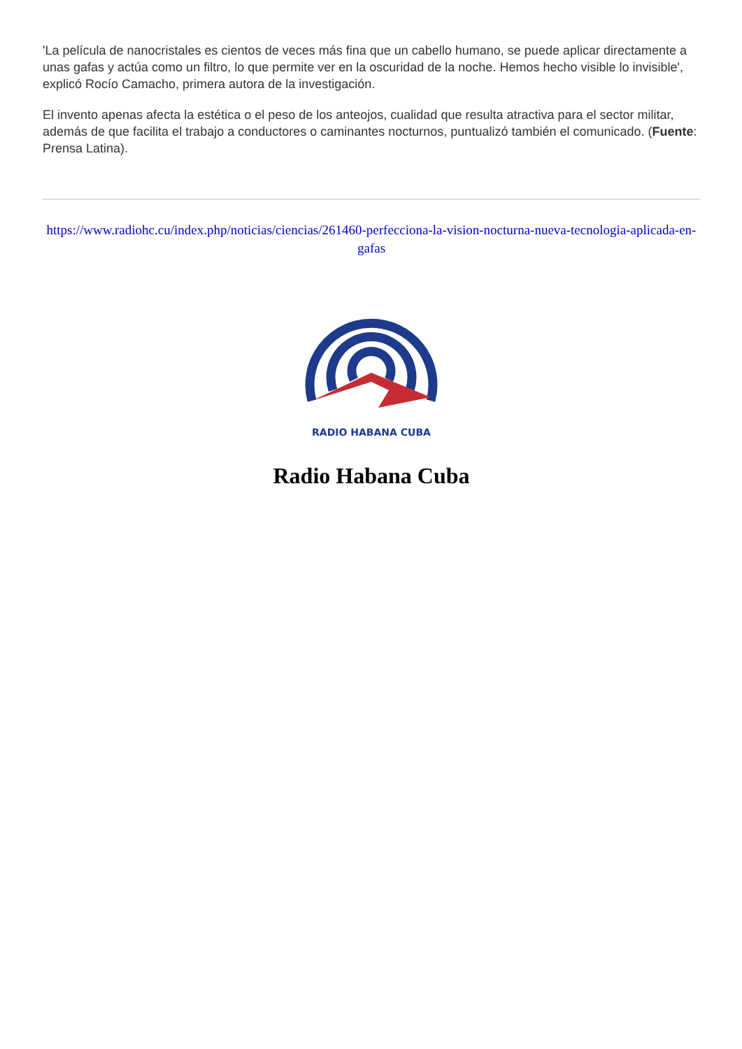'La película de nanocristales es cientos de veces más fina que un cabello humano, se puede aplicar directamente a unas gafas y actúa como un filtro, lo que permite ver en la oscuridad de la noche. Hemos hecho visible lo invisible', explicó Rocío Camacho, primera autora de la investigación.
El invento apenas afecta la estética o el peso de los anteojos, cualidad que resulta atractiva para el sector militar, además de que facilita el trabajo a conductores o caminantes nocturnos, puntualizó también el comunicado. (Fuente: Prensa Latina).
https://www.radiohc.cu/index.php/noticias/ciencias/261460-perfecciona-la-vision-nocturna-nueva-tecnologia-aplicada-en-gafas
RADIO HABANA CUBA
Radio Habana Cuba